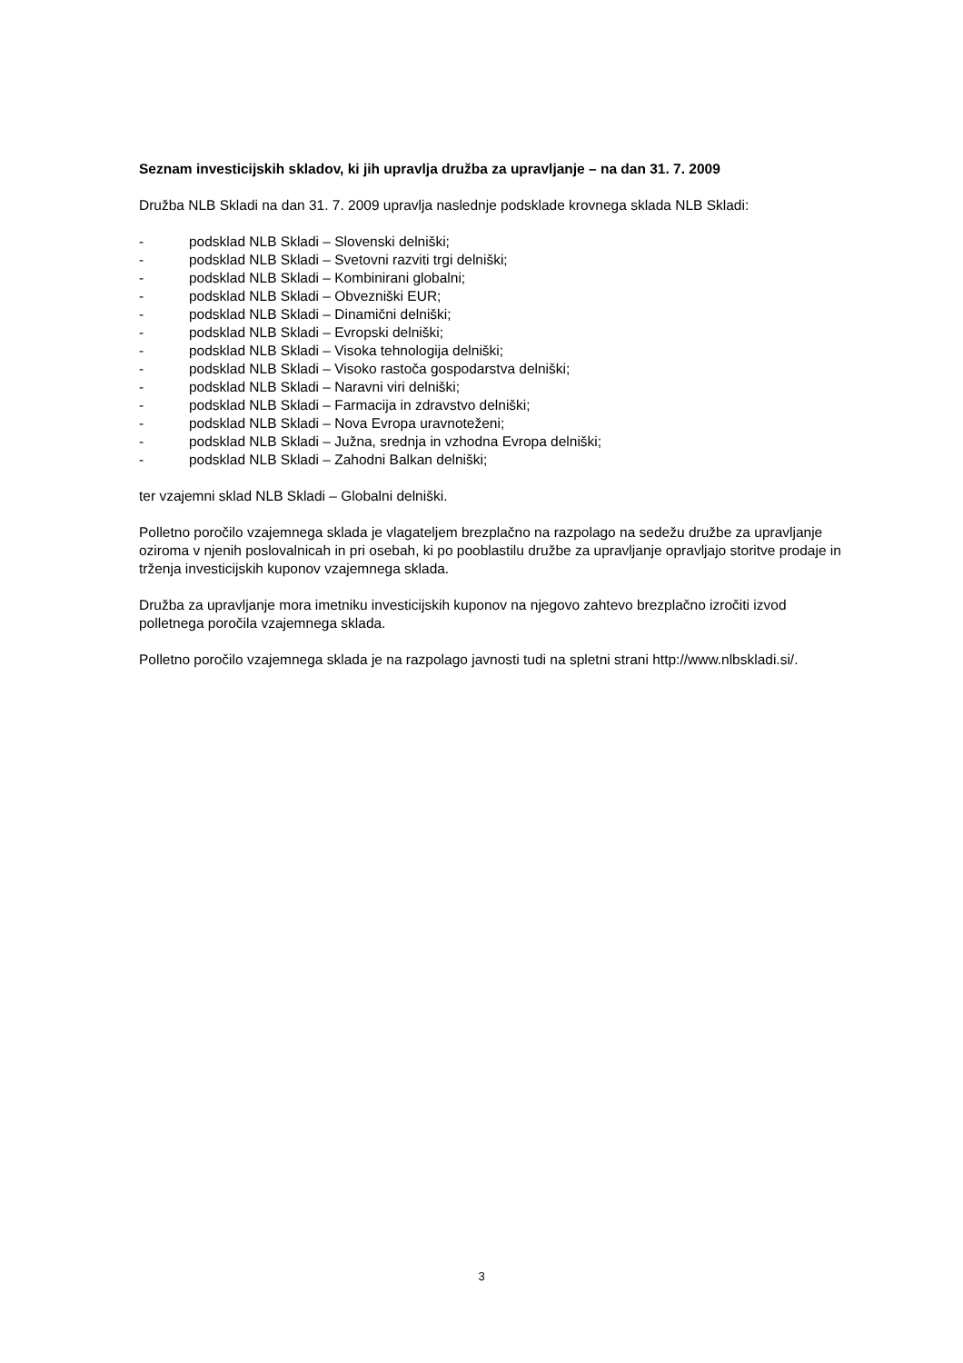Seznam investicijskih skladov, ki jih upravlja družba za upravljanje – na dan 31. 7. 2009
Družba NLB Skladi na dan 31. 7. 2009 upravlja naslednje podsklade krovnega sklada NLB Skladi:
- podsklad NLB Skladi – Slovenski delniški;
- podsklad NLB Skladi – Svetovni razviti trgi delniški;
- podsklad NLB Skladi – Kombinirani globalni;
- podsklad NLB Skladi – Obvezniški EUR;
- podsklad NLB Skladi – Dinamični delniški;
- podsklad NLB Skladi – Evropski delniški;
- podsklad NLB Skladi – Visoka tehnologija delniški;
- podsklad NLB Skladi – Visoko rastoča gospodarstva delniški;
- podsklad NLB Skladi – Naravni viri delniški;
- podsklad NLB Skladi – Farmacija in zdravstvo delniški;
- podsklad NLB Skladi – Nova Evropa uravnoteženi;
- podsklad NLB Skladi – Južna, srednja in vzhodna Evropa delniški;
- podsklad NLB Skladi – Zahodni Balkan delniški;
ter vzajemni sklad NLB Skladi – Globalni delniški.
Polletno poročilo vzajemnega sklada je vlagateljem brezplačno na razpolago na sedežu družbe za upravljanje oziroma v njenih poslovalnicah in pri osebah, ki po pooblastilu družbe za upravljanje opravljajo storitve prodaje in trženja investicijskih kuponov vzajemnega sklada.
Družba za upravljanje mora imetniku investicijskih kuponov na njegovo zahtevo brezplačno izročiti izvod polletnega poročila vzajemnega sklada.
Polletno poročilo vzajemnega sklada je na razpolago javnosti tudi na spletni strani http://www.nlbskladi.si/.
3